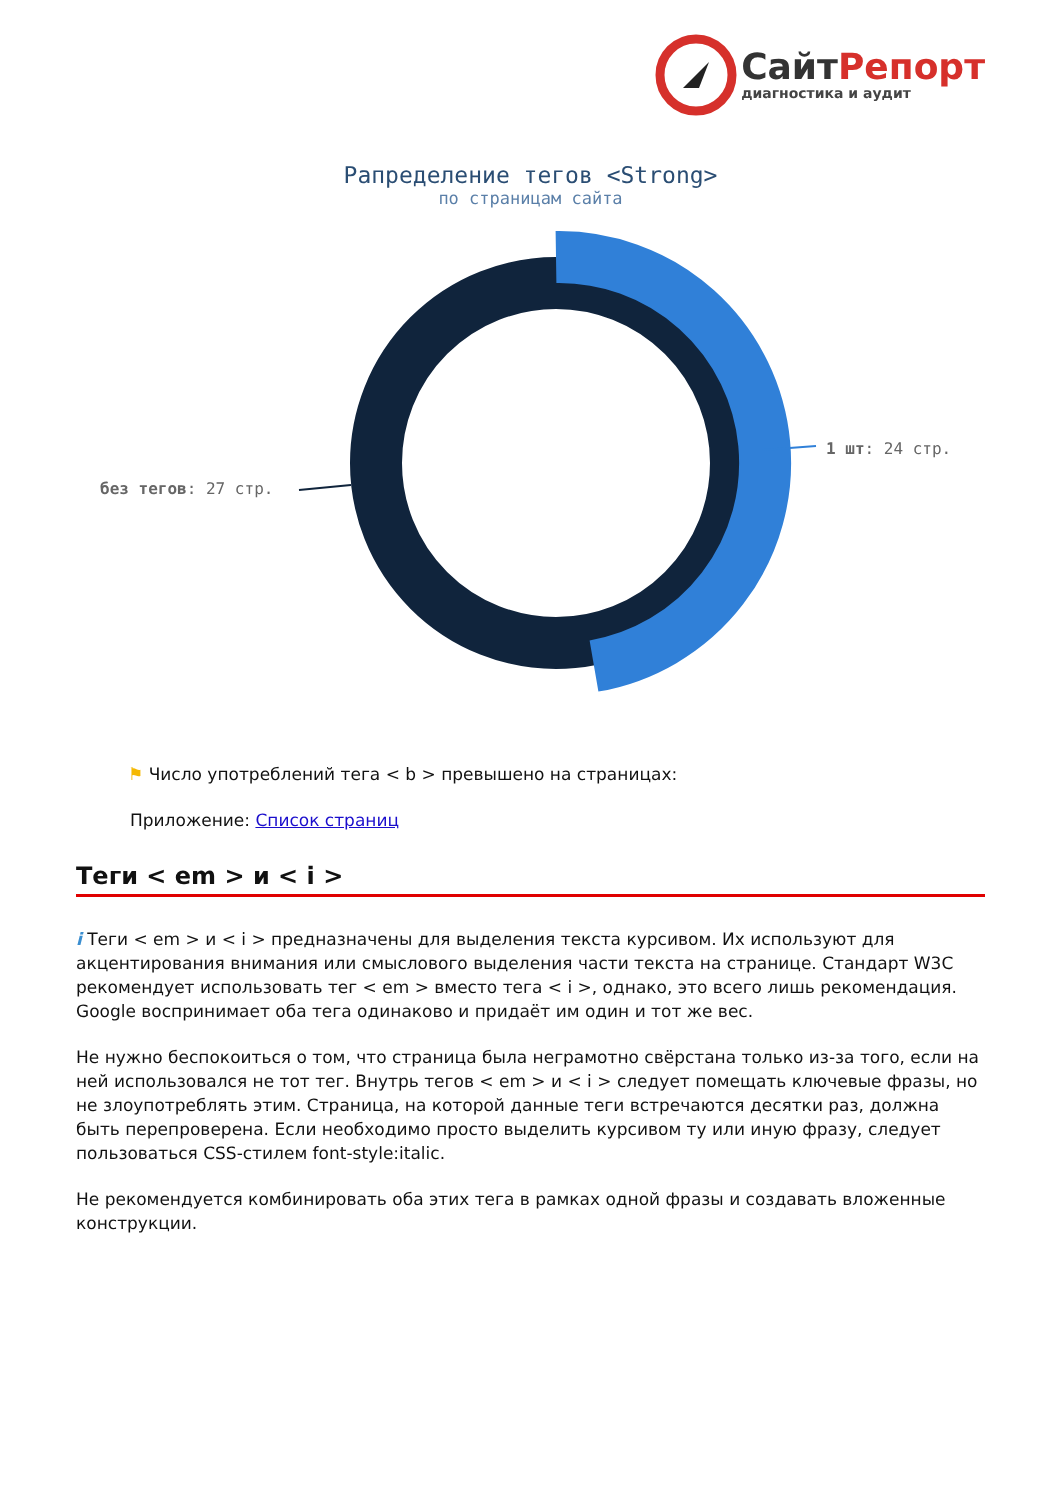СайтРепорт
диагностика и аудит
Рапределение тегов <Strong>
по страницам сайта
1 шт: 24 стр.
без тегов: 27 стр.
⚑ Число употреблений тега < b > превышено на страницах:
Приложение: Список страниц
Теги < em > и < i >
i Теги < em > и < i > предназначены для выделения текста курсивом. Их используют для акцентирования внимания или смыслового выделения части текста на странице. Стандарт W3C рекомендует использовать тег < em > вместо тега < i >, однако, это всего лишь рекомендация. Google воспринимает оба тега одинаково и придаёт им один и тот же вес.
Не нужно беспокоиться о том, что страница была неграмотно свёрстана только из-за того, если на ней использовался не тот тег. Внутрь тегов < em > и < i > следует помещать ключевые фразы, но не злоупотреблять этим. Страница, на которой данные теги встречаются десятки раз, должна быть перепроверена. Если необходимо просто выделить курсивом ту или иную фразу, следует пользоваться CSS-стилем font-style:italic.
Не рекомендуется комбинировать оба этих тега в рамках одной фразы и создавать вложенные конструкции.